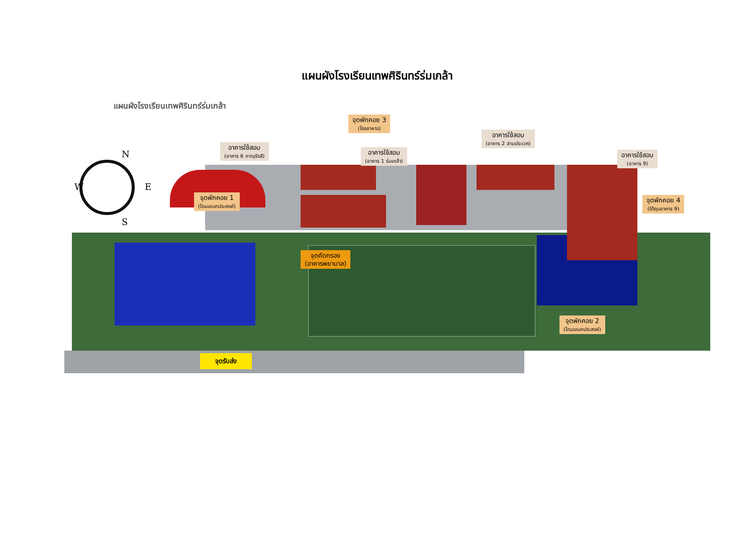แผนผังโรงเรียนเทพศิรินทร์ร่มเกล้า
แผนผังโรงเรียนเทพศิรินทร์ร่มเกล้า
N
W E
S
จุดพักคอย 3
(โรงอาหาร)
อาคารใช้สอบ
(อาคาร 2 สามประเวศ)
อาคารใช้สอบ
(อาคาร 6 ภาณุรังสี)
อาคารใช้สอบ
(อาคาร 1 ร่มเกล้า)
อาคารใช้สอบ
(อาคาร 9)
จุดพักคอย 1
(โดมเอนกประสงค์)
จุดพักคอย 4
(ใต้ถุนอาคาร 9)
จุดคัดกรอง
(อาคารพยาบาล)
จุดพักคอย 2
(โดมเอนกประสงค์)
จุดรับส่ง